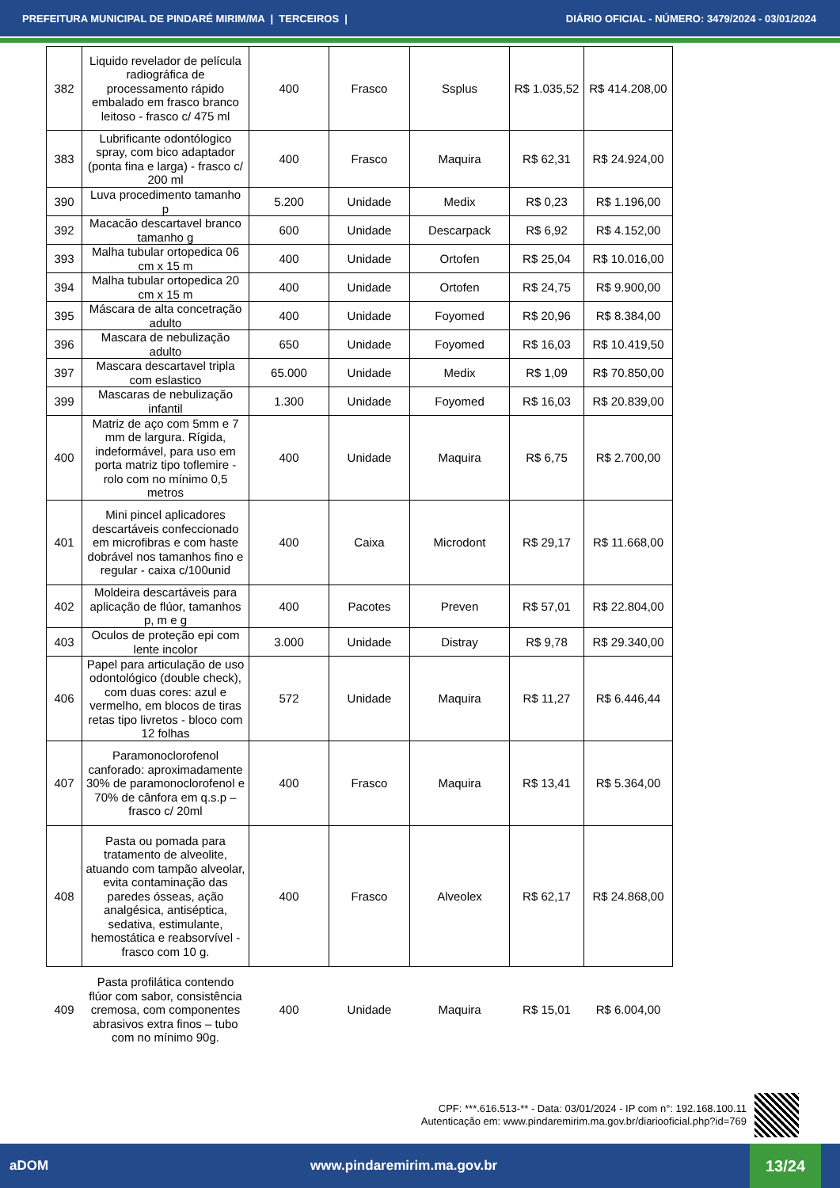PREFEITURA MUNICIPAL DE PINDARÉ MIRIM/MA | TERCEIROS | DIÁRIO OFICIAL - NÚMERO: 3479/2024 - 03/01/2024
| 382 | Liquido revelador de película radiográfica de processamento rápido embalado em frasco branco leitoso - frasco c/ 475 ml | 400 | Frasco | Ssplus | R$ 1.035,52 | R$ 414.208,00 |
| 383 | Lubrificante odontólogico spray, com bico adaptador (ponta fina e larga) - frasco c/ 200 ml | 400 | Frasco | Maquira | R$ 62,31 | R$ 24.924,00 |
| 390 | Luva procedimento tamanho p | 5.200 | Unidade | Medix | R$ 0,23 | R$ 1.196,00 |
| 392 | Macacão descartavel branco tamanho g | 600 | Unidade | Descarpack | R$ 6,92 | R$ 4.152,00 |
| 393 | Malha tubular ortopedica 06 cm x 15 m | 400 | Unidade | Ortofen | R$ 25,04 | R$ 10.016,00 |
| 394 | Malha tubular ortopedica 20 cm x 15 m | 400 | Unidade | Ortofen | R$ 24,75 | R$ 9.900,00 |
| 395 | Máscara de alta concetração adulto | 400 | Unidade | Foyomed | R$ 20,96 | R$ 8.384,00 |
| 396 | Mascara de nebulização adulto | 650 | Unidade | Foyomed | R$ 16,03 | R$ 10.419,50 |
| 397 | Mascara descartavel tripla com eslastico | 65.000 | Unidade | Medix | R$ 1,09 | R$ 70.850,00 |
| 399 | Mascaras de nebulização infantil | 1.300 | Unidade | Foyomed | R$ 16,03 | R$ 20.839,00 |
| 400 | Matriz de aço com 5mm e 7 mm de largura. Rígida, indeformável, para uso em porta matriz tipo toflemire - rolo com no mínimo 0,5 metros | 400 | Unidade | Maquira | R$ 6,75 | R$ 2.700,00 |
| 401 | Mini pincel aplicadores descartáveis confeccionado em microfibras e com haste dobrável nos tamanhos fino e regular - caixa c/100unid | 400 | Caixa | Microdont | R$ 29,17 | R$ 11.668,00 |
| 402 | Moldeira descartáveis para aplicação de flúor, tamanhos p, m e g | 400 | Pacotes | Preven | R$ 57,01 | R$ 22.804,00 |
| 403 | Oculos de proteção epi com lente incolor | 3.000 | Unidade | Distray | R$ 9,78 | R$ 29.340,00 |
| 406 | Papel para articulação de uso odontológico (double check), com duas cores: azul e vermelho, em blocos de tiras retas tipo livretos - bloco com 12 folhas | 572 | Unidade | Maquira | R$ 11,27 | R$ 6.446,44 |
| 407 | Paramonoclorofenol canforado: aproximadamente 30% de paramonoclorofenol e 70% de cânfora em q.s.p – frasco c/ 20ml | 400 | Frasco | Maquira | R$ 13,41 | R$ 5.364,00 |
| 408 | Pasta ou pomada para tratamento de alveolite, atuando com tampão alveolar, evita contaminação das paredes ósseas, ação analgésica, antiséptica, sedativa, estimulante, hemostática e reabsorvível - frasco com 10 g. | 400 | Frasco | Alveolex | R$ 62,17 | R$ 24.868,00 |
| 409 | Pasta profilática contendo flúor com sabor, consistência cremosa, com componentes abrasivos extra finos – tubo com no mínimo 90g. | 400 | Unidade | Maquira | R$ 15,01 | R$ 6.004,00 |
CPF: ***.616.513-** - Data: 03/01/2024 - IP com n°: 192.168.100.11
Autenticação em: www.pindaremirim.ma.gov.br/diariooficial.php?id=769
aDOM www.pindaremirim.ma.gov.br 13/24